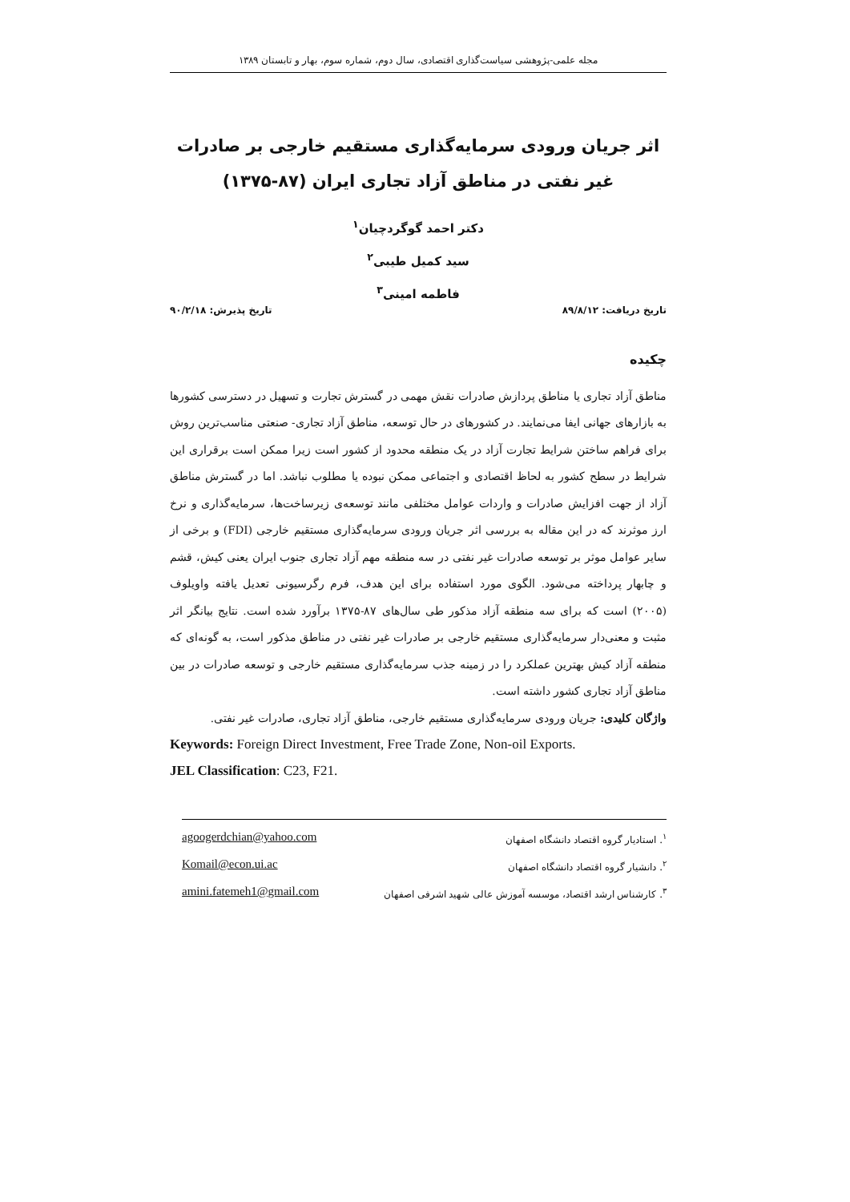مجله علمی-پژوهشی سیاست‌گذاری اقتصادی، سال دوم، شماره سوم، بهار و تابستان ۱۳۸۹
اثر جریان ورودی سرمایه‌گذاری مستقیم خارجی بر صادرات غیر نفتی در مناطق آزاد تجاری ایران (۸۷-۱۳۷۵)
دکتر احمد گوگردچیان<sup>۱</sup>
سید کمیل طیبی<sup>۲</sup>
فاطمه امینی<sup>۳</sup>
تاریخ دریافت: ۸۹/۸/۱۲ تاریخ پذیرش: ۹۰/۲/۱۸
چکیده
مناطق آزاد تجاری یا مناطق پردازش صادرات نقش مهمی در گسترش تجارت و تسهیل در دسترسی کشورها به بازارهای جهانی ایفا می‌نمایند. در کشورهای در حال توسعه، مناطق آزاد تجاری- صنعتی مناسب‌ترین روش برای فراهم ساختن شرایط تجارت آزاد در یک منطقه محدود از کشور است زیرا ممکن است برقراری این شرایط در سطح کشور به لحاظ اقتصادی و اجتماعی ممکن نبوده یا مطلوب نباشد. اما در گسترش مناطق آزاد از جهت افزایش صادرات و واردات عوامل مختلفی مانند توسعه‌ی زیرساخت‌ها، سرمایه‌گذاری و نرخ ارز موثرند که در این مقاله به بررسی اثر جریان ورودی سرمایه‌گذاری مستقیم خارجی (FDI) و برخی از سایر عوامل موثر بر توسعه صادرات غیر نفتی در سه منطقه مهم آزاد تجاری جنوب ایران یعنی کیش، قشم و چابهار پرداخته می‌شود. الگوی مورد استفاده برای این هدف، فرم رگرسیونی تعدیل یافته واویلوف (۲۰۰۵) است که برای سه منطقه آزاد مذکور طی سال‌های ۸۷-۱۳۷۵ برآورد شده است. نتایج بیانگر اثر مثبت و معنی‌دار سرمایه‌گذاری مستقیم خارجی بر صادرات غیر نفتی در مناطق مذکور است، به گونه‌ای که منطقه آزاد کیش بهترین عملکرد را در زمینه جذب سرمایه‌گذاری مستقیم خارجی و توسعه صادرات در بین مناطق آزاد تجاری کشور داشته است.
واژگان کلیدی: جریان ورودی سرمایه‌گذاری مستقیم خارجی، مناطق آزاد تجاری، صادرات غیر نفتی.
Keywords: Foreign Direct Investment, Free Trade Zone, Non-oil Exports.
JEL Classification: C23, F21.
agoogerdchian@yahoo.com <sup>۱</sup>. استادیار گروه اقتصاد دانشگاه اصفهان
Komail@econ.ui.ac <sup>۲</sup>. دانشیار گروه اقتصاد دانشگاه اصفهان
amini.fatemeh1@gmail.com <sup>۳</sup>. کارشناس ارشد اقتصاد، موسسه آموزش عالی شهید اشرفی اصفهان